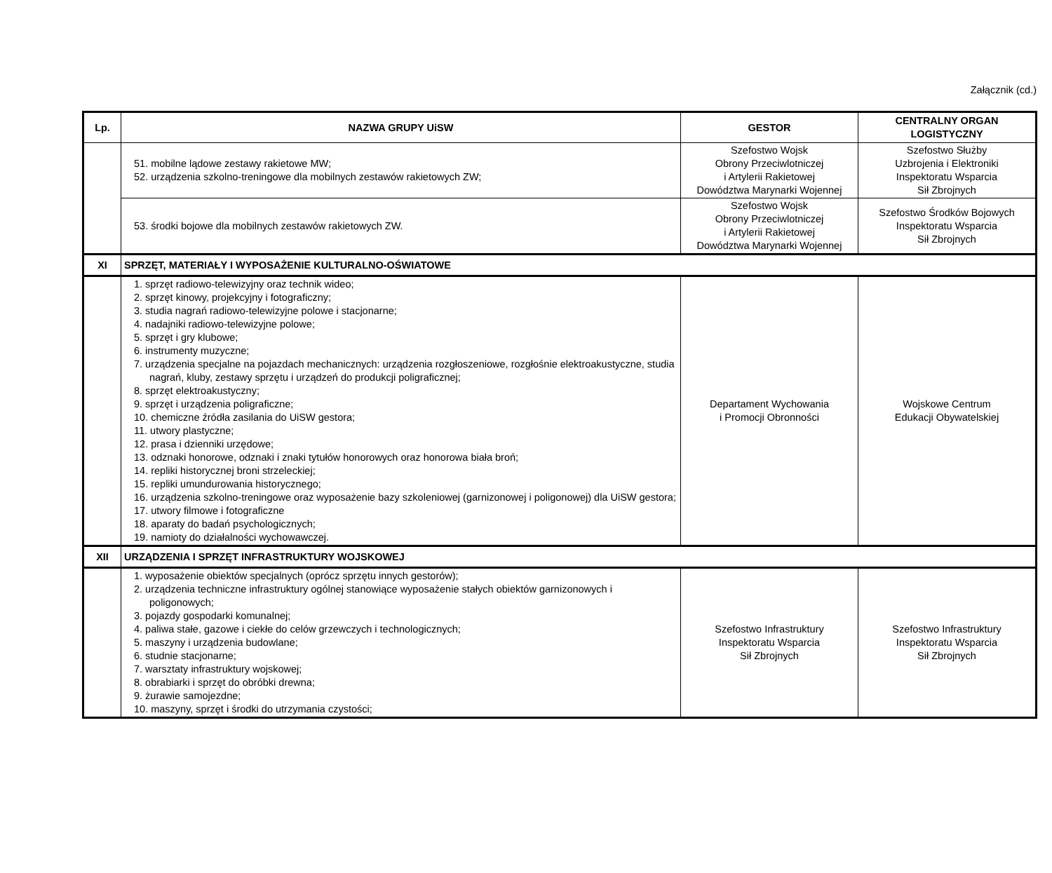Załącznik (cd.)
| Lp. | NAZWA GRUPY UiSW | GESTOR | CENTRALNY ORGAN LOGISTYCZNY |
| --- | --- | --- | --- |
| | 51. mobilne lądowe zestawy rakietowe MW; 52. urządzenia szkolno-treningowe dla mobilnych zestawów rakietowych ZW; | Szefostwo Wojsk Obrony Przeciwlotniczej i Artylerii Rakietowej Dowództwa Marynarki Wojennej | Szefostwo Służby Uzbrojenia i Elektroniki Inspektoratu Wsparcia Sił Zbrojnych |
| | 53. środki bojowe dla mobilnych zestawów rakietowych ZW. | Szefostwo Wojsk Obrony Przeciwlotniczej i Artylerii Rakietowej Dowództwa Marynarki Wojennej | Szefostwo Środków Bojowych Inspektoratu Wsparcia Sił Zbrojnych |
| XI | SPRZĘT, MATERIAŁY I WYPOSAŻENIE KULTURALNO-OŚWIATOWE | | |
| | 1. sprzęt radiowo-telewizyjny oraz technik wideo; 2. sprzęt kinowy, projekcyjny i fotograficzny; 3. studia nagrań radiowo-telewizyjne polowe i stacjonarne; 4. nadajniki radiowo-telewizyjne polowe; 5. sprzęt i gry klubowe; 6. instrumenty muzyczne; 7. urządzenia specjalne na pojazdach mechanicznych: urządzenia rozgłoszeniowe, rozgłośnie elektroakustyczne, studia nagrań, kluby, zestawy sprzętu i urządzeń do produkcji poligraficznej; 8. sprzęt elektroakustyczny; 9. sprzęt i urządzenia poligraficzne; 10. chemiczne źródła zasilania do UiSW gestora; 11. utwory plastyczne; 12. prasa i dzienniki urzędowe; 13. odznaki honorowe, odznaki i znaki tytułów honorowych oraz honorowa biała broń; 14. repliki historycznej broni strzeleckiej; 15. repliki umundurowania historycznego; 16. urządzenia szkolno-treningowe oraz wyposażenie bazy szkoleniowej (garnizonowej i poligonowej) dla UiSW gestora; 17. utwory filmowe i fotograficzne 18. aparaty do badań psychologicznych; 19. namioty do działalności wychowawczej. | Departament Wychowania i Promocji Obronności | Wojskowe Centrum Edukacji Obywatelskiej |
| XII | URZĄDZENIA I SPRZĘT INFRASTRUKTURY WOJSKOWEJ | | |
| | 1. wyposażenie obiektów specjalnych (oprócz sprzętu innych gestorów); 2. urządzenia techniczne infrastruktury ogólnej stanowiące wyposażenie stałych obiektów garnizonowych i poligonowych; 3. pojazdy gospodarki komunalnej; 4. paliwa stałe, gazowe i ciekłe do celów grzewczych i technologicznych; 5. maszyny i urządzenia budowlane; 6. studnie stacjonarne; 7. warsztaty infrastruktury wojskowej; 8. obrabiarki i sprzęt do obróbki drewna; 9. żurawie samojezdne; 10. maszyny, sprzęt i środki do utrzymania czystości; | Szefostwo Infrastruktury Inspektoratu Wsparcia Sił Zbrojnych | Szefostwo Infrastruktury Inspektoratu Wsparcia Sił Zbrojnych |